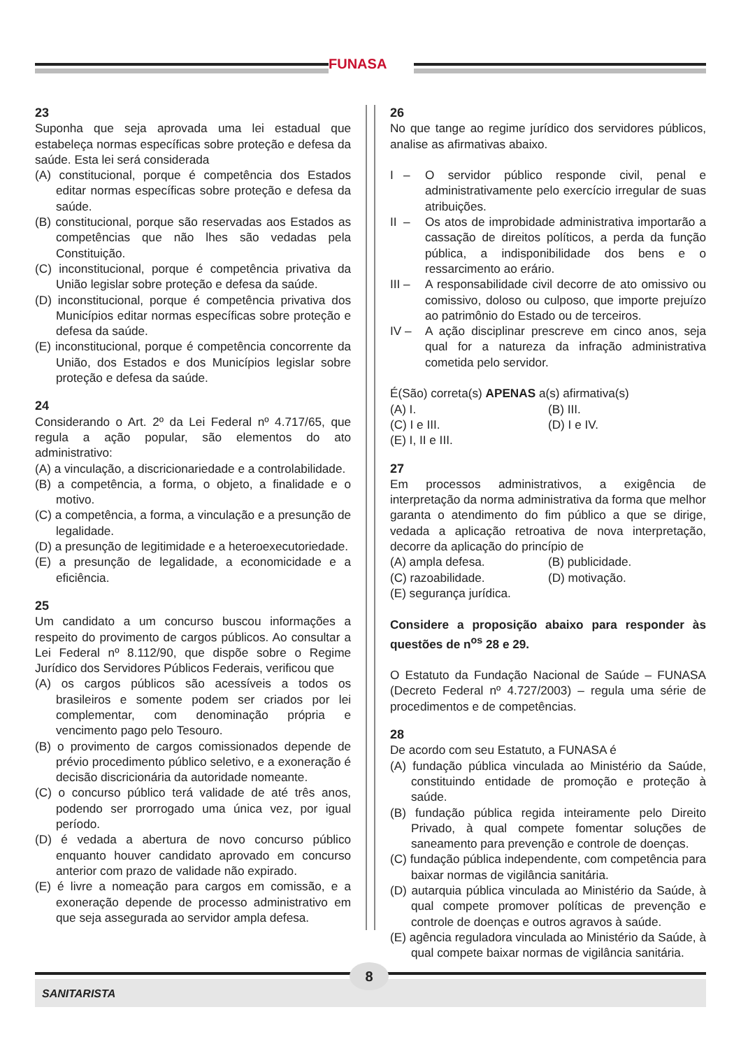FUNASA
23
Suponha que seja aprovada uma lei estadual que estabeleça normas específicas sobre proteção e defesa da saúde. Esta lei será considerada
(A) constitucional, porque é competência dos Estados editar normas específicas sobre proteção e defesa da saúde.
(B) constitucional, porque são reservadas aos Estados as competências que não lhes são vedadas pela Constituição.
(C) inconstitucional, porque é competência privativa da União legislar sobre proteção e defesa da saúde.
(D) inconstitucional, porque é competência privativa dos Municípios editar normas específicas sobre proteção e defesa da saúde.
(E) inconstitucional, porque é competência concorrente da União, dos Estados e dos Municípios legislar sobre proteção e defesa da saúde.
24
Considerando o Art. 2º da Lei Federal nº 4.717/65, que regula a ação popular, são elementos do ato administrativo:
(A) a vinculação, a discricionariedade e a controlabilidade.
(B) a competência, a forma, o objeto, a finalidade e o motivo.
(C) a competência, a forma, a vinculação e a presunção de legalidade.
(D) a presunção de legitimidade e a heteroexecutoriedade.
(E) a presunção de legalidade, a economicidade e a eficiência.
25
Um candidato a um concurso buscou informações a respeito do provimento de cargos públicos. Ao consultar a Lei Federal nº 8.112/90, que dispõe sobre o Regime Jurídico dos Servidores Públicos Federais, verificou que
(A) os cargos públicos são acessíveis a todos os brasileiros e somente podem ser criados por lei complementar, com denominação própria e vencimento pago pelo Tesouro.
(B) o provimento de cargos comissionados depende de prévio procedimento público seletivo, e a exoneração é decisão discricionária da autoridade nomeante.
(C) o concurso público terá validade de até três anos, podendo ser prorrogado uma única vez, por igual período.
(D) é vedada a abertura de novo concurso público enquanto houver candidato aprovado em concurso anterior com prazo de validade não expirado.
(E) é livre a nomeação para cargos em comissão, e a exoneração depende de processo administrativo em que seja assegurada ao servidor ampla defesa.
26
No que tange ao regime jurídico dos servidores públicos, analise as afirmativas abaixo.
I – O servidor público responde civil, penal e administrativamente pelo exercício irregular de suas atribuições.
II – Os atos de improbidade administrativa importarão a cassação de direitos políticos, a perda da função pública, a indisponibilidade dos bens e o ressarcimento ao erário.
III – A responsabilidade civil decorre de ato omissivo ou comissivo, doloso ou culposo, que importe prejuízo ao patrimônio do Estado ou de terceiros.
IV – A ação disciplinar prescreve em cinco anos, seja qual for a natureza da infração administrativa cometida pelo servidor.
É(São) correta(s) APENAS a(s) afirmativa(s)
(A) I. (B) III.
(C) I e III. (D) I e IV.
(E) I, II e III.
27
Em processos administrativos, a exigência de interpretação da norma administrativa da forma que melhor garanta o atendimento do fim público a que se dirige, vedada a aplicação retroativa de nova interpretação, decorre da aplicação do princípio de
(A) ampla defesa. (B) publicidade.
(C) razoabilidade. (D) motivação.
(E) segurança jurídica.
Considere a proposição abaixo para responder às questões de n<sup>os</sup> 28 e 29.
O Estatuto da Fundação Nacional de Saúde – FUNASA (Decreto Federal nº 4.727/2003) – regula uma série de procedimentos e de competências.
28
De acordo com seu Estatuto, a FUNASA é
(A) fundação pública vinculada ao Ministério da Saúde, constituindo entidade de promoção e proteção à saúde.
(B) fundação pública regida inteiramente pelo Direito Privado, à qual compete fomentar soluções de saneamento para prevenção e controle de doenças.
(C) fundação pública independente, com competência para baixar normas de vigilância sanitária.
(D) autarquia pública vinculada ao Ministério da Saúde, à qual compete promover políticas de prevenção e controle de doenças e outros agravos à saúde.
(E) agência reguladora vinculada ao Ministério da Saúde, à qual compete baixar normas de vigilância sanitária.
8
SANITARISTA